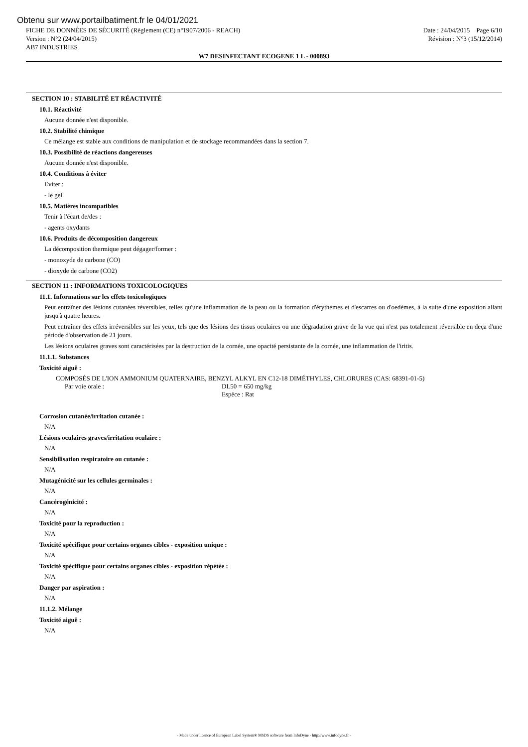Obtenu sur www.portailbatiment.fr le 04/01/2021
FICHE DE DONNÉES DE SÉCURITÉ (Règlement (CE) n°1907/2006 - REACH)
Version : N°2 (24/04/2015)
AB7 INDUSTRIES
Date : 24/04/2015 Page 6/10
Révision : N°3 (15/12/2014)
W7 DESINFECTANT ECOGENE 1 L - 000893
SECTION 10 : STABILITÉ ET RÉACTIVITÉ
10.1. Réactivité
Aucune donnée n'est disponible.
10.2. Stabilité chimique
Ce mélange est stable aux conditions de manipulation et de stockage recommandées dans la section 7.
10.3. Possibilité de réactions dangereuses
Aucune donnée n'est disponible.
10.4. Conditions à éviter
Eviter :
- le gel
10.5. Matières incompatibles
Tenir à l'écart de/des :
- agents oxydants
10.6. Produits de décomposition dangereux
La décomposition thermique peut dégager/former :
- monoxyde de carbone (CO)
- dioxyde de carbone (CO2)
SECTION 11 : INFORMATIONS TOXICOLOGIQUES
11.1. Informations sur les effets toxicologiques
Peut entraîner des lésions cutanées réversibles, telles qu'une inflammation de la peau ou la formation d'érythèmes et d'escarres ou d'oedèmes, à la suite d'une exposition allant jusqu'à quatre heures.
Peut entraîner des effets irréversibles sur les yeux, tels que des lésions des tissus oculaires ou une dégradation grave de la vue qui n'est pas totalement réversible en deça d'une période d'observation de 21 jours.
Les lésions oculaires graves sont caractérisées par la destruction de la cornée, une opacité persistante de la cornée, une inflammation de l'iritis.
11.1.1. Substances
Toxicité aiguë :
COMPOSÉS DE L'ION AMMONIUM QUATERNAIRE, BENZYL ALKYL EN C12-18 DIMÉTHYLES, CHLORURES (CAS: 68391-01-5)
Par voie orale : DL50 = 650 mg/kg
Espèce : Rat
Corrosion cutanée/irritation cutanée :
N/A
Lésions oculaires graves/irritation oculaire :
N/A
Sensibilisation respiratoire ou cutanée :
N/A
Mutagénicité sur les cellules germinales :
N/A
Cancérogénicité :
N/A
Toxicité pour la reproduction :
N/A
Toxicité spécifique pour certains organes cibles - exposition unique :
N/A
Toxicité spécifique pour certains organes cibles - exposition répétée :
N/A
Danger par aspiration :
N/A
11.1.2. Mélange
Toxicité aiguë :
N/A
- Made under licence of European Label System® MSDS software from InfoDyne - http://www.infodyne.fr -